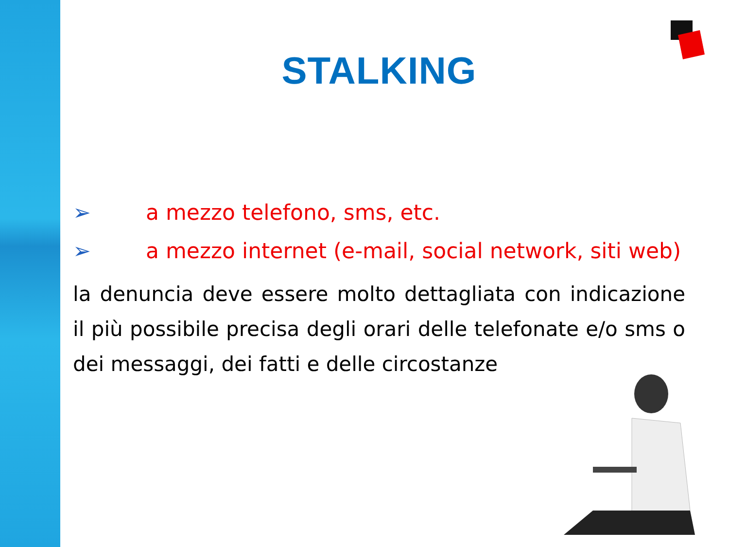STALKING
➢ a mezzo telefono, sms, etc.
➢ a mezzo internet (e-mail, social network, siti web)
la denuncia deve essere molto dettagliata con indicazione il più possibile precisa degli orari delle telefonate e/o sms o dei messaggi, dei fatti e delle circostanze